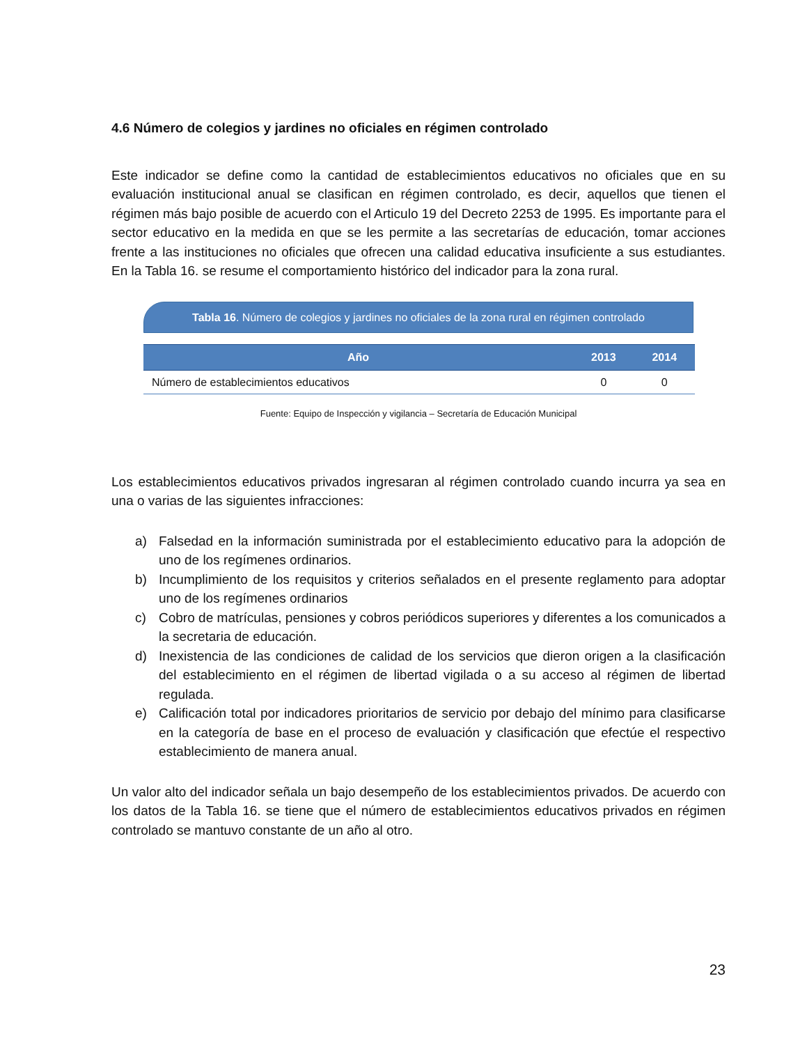4.6 Número de colegios y jardines no oficiales en régimen controlado
Este indicador se define como la cantidad de establecimientos educativos no oficiales que en su evaluación institucional anual se clasifican en régimen controlado, es decir, aquellos que tienen el régimen más bajo posible de acuerdo con el Articulo 19 del Decreto 2253 de 1995. Es importante para el sector educativo en la medida en que se les permite a las secretarías de educación, tomar acciones frente a las instituciones no oficiales que ofrecen una calidad educativa insuficiente a sus estudiantes. En la Tabla 16. se resume el comportamiento histórico del indicador para la zona rural.
Tabla 16. Número de colegios y jardines no oficiales de la zona rural en régimen controlado
| Año | 2013 | 2014 |
| --- | --- | --- |
| Número de establecimientos educativos | 0 | 0 |
Fuente: Equipo de Inspección y vigilancia – Secretaría de Educación Municipal
Los establecimientos educativos privados ingresaran al régimen controlado cuando incurra ya sea en una o varias de las siguientes infracciones:
a) Falsedad en la información suministrada por el establecimiento educativo para la adopción de uno de los regímenes ordinarios.
b) Incumplimiento de los requisitos y criterios señalados en el presente reglamento para adoptar uno de los regímenes ordinarios
c) Cobro de matrículas, pensiones y cobros periódicos superiores y diferentes a los comunicados a la secretaria de educación.
d) Inexistencia de las condiciones de calidad de los servicios que dieron origen a la clasificación del establecimiento en el régimen de libertad vigilada o a su acceso al régimen de libertad regulada.
e) Calificación total por indicadores prioritarios de servicio por debajo del mínimo para clasificarse en la categoría de base en el proceso de evaluación y clasificación que efectúe el respectivo establecimiento de manera anual.
Un valor alto del indicador señala un bajo desempeño de los establecimientos privados. De acuerdo con los datos de la Tabla 16. se tiene que el número de establecimientos educativos privados en régimen controlado se mantuvo constante de un año al otro.
23